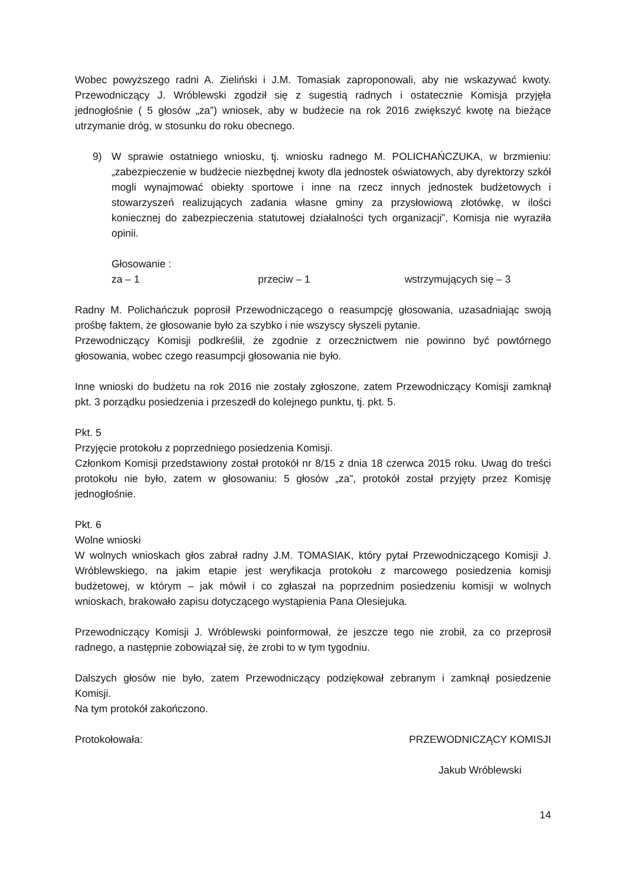Wobec powyższego radni A. Zieliński i J.M. Tomasiak zaproponowali, aby nie wskazywać kwoty. Przewodniczący J. Wróblewski zgodził się z sugestią radnych i ostatecznie Komisja przyjęła jednogłośnie ( 5 głosów „za”) wniosek, aby w budżecie na rok 2016 zwiększyć kwotę na bieżące utrzymanie dróg, w stosunku do roku obecnego.
9) W sprawie ostatniego wniosku, tj. wniosku radnego M. POLICHAŃCZUKA, w brzmieniu: „zabezpieczenie w budżecie niezbędnej kwoty dla jednostek oświatowych, aby dyrektorzy szkół mogli wynajmować obiekty sportowe i inne na rzecz innych jednostek budżetowych i stowarzyszeń realizujących zadania własne gminy za przysłowiową złotówkę, w ilości koniecznej do zabezpieczenia statutowej działalności tych organizacji”, Komisja nie wyraziła opinii.
Głosowanie :
za – 1 przeciw – 1 wstrzymujących się – 3
Radny M. Polichańczuk poprosił Przewodniczącego o reasumpcję głosowania, uzasadniając swoją prośbę faktem, że głosowanie było za szybko i nie wszyscy słyszeli pytanie.
Przewodniczący Komisji podkreślił, że zgodnie z orzecznictwem nie powinno być powtórnego głosowania, wobec czego reasumpcji głosowania nie było.
Inne wnioski do budżetu na rok 2016 nie zostały zgłoszone, zatem Przewodniczący Komisji zamknął pkt. 3 porządku posiedzenia i przeszedł do kolejnego punktu, tj. pkt. 5.
Pkt. 5
Przyjęcie protokołu z poprzedniego posiedzenia Komisji.
Członkom Komisji przedstawiony został protokół nr 8/15 z dnia 18 czerwca 2015 roku. Uwag do treści protokołu nie było, zatem w głosowaniu: 5 głosów „za”, protokół został przyjęty przez Komisję jednogłośnie.
Pkt. 6
Wolne wnioski
W wolnych wnioskach głos zabrał radny J.M. TOMASIAK, który pytał Przewodniczącego Komisji J. Wróblewskiego, na jakim etapie jest weryfikacja protokołu z marcowego posiedzenia komisji budżetowej, w którym – jak mówił i co zgłaszał na poprzednim posiedzeniu komisji w wolnych wnioskach, brakowało zapisu dotyczącego wystąpienia Pana Olesiejuka.
Przewodniczący Komisji J. Wróblewski poinformował, że jeszcze tego nie zrobił, za co przeprosił radnego, a następnie zobowiązał się, że zrobi to w tym tygodniu.
Dalszych głosów nie było, zatem Przewodniczący podziękował zebranym i zamknął posiedzenie Komisji.
Na tym protokół zakończono.
Protokołowała: PRZEWODNICZĄCY KOMISJI
Jakub Wróblewski
14